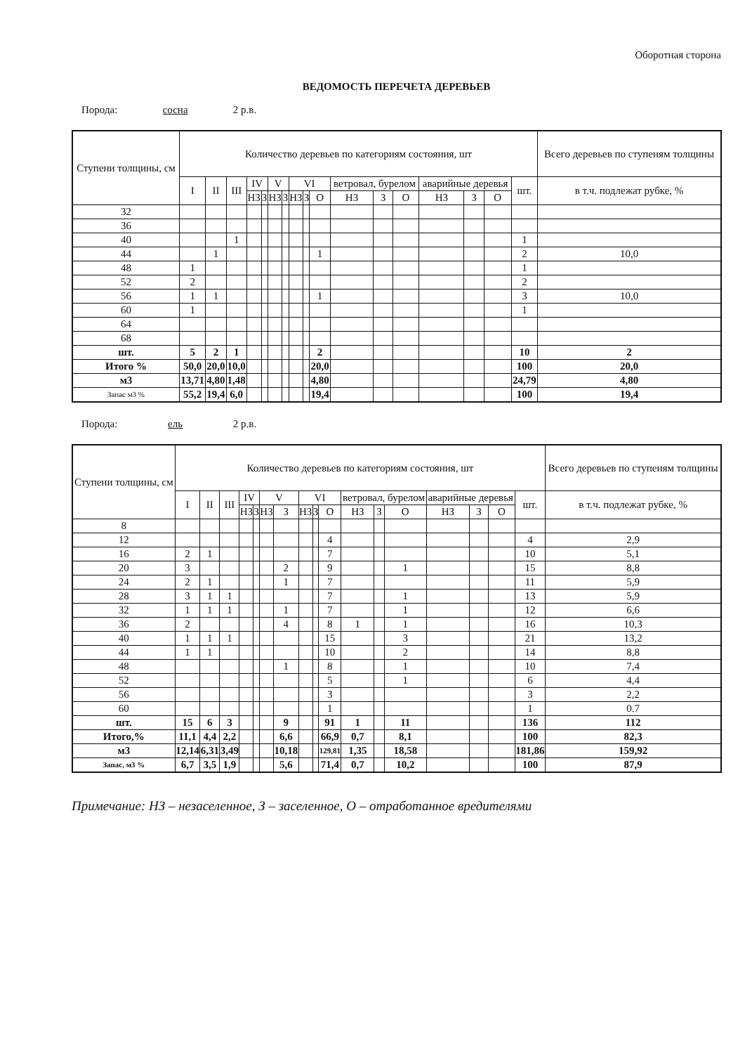Оборотная сторона
ВЕДОМОСТЬ ПЕРЕЧЕТА ДЕРЕВЬЕВ
Порода: сосна 2 р.в.
| Ступени толщины, см | Количество деревьев по категориям состояния, шт | | | | | | | | | | | | | | | | | Всего деревьев по ступеням толщины |
| --- | --- | --- | --- | --- | --- | --- | --- | --- | --- | --- | --- | --- | --- | --- | --- | --- | --- | --- |
| | I | II | III | IV | | V | | VI | | | ветровал, бурелом | | | аварийные деревья | | | шт. | в т.ч. подлежат рубке, % |
| | | | | НЗ | З | НЗ | З | НЗ | З | О | НЗ | З | О | НЗ | З | О | | |
| 32 | | | | | | | | | | | | | | | | | | |
| 36 | | | | | | | | | | | | | | | | | | |
| 40 | | | 1 | | | | | | | | | | | | | | 1 | |
| 44 | | 1 | | | | | | | | 1 | | | | | | | 2 | 10,0 |
| 48 | 1 | | | | | | | | | | | | | | | | 1 | |
| 52 | 2 | | | | | | | | | | | | | | | | 2 | |
| 56 | 1 | 1 | | | | | | | | 1 | | | | | | | 3 | 10,0 |
| 60 | 1 | | | | | | | | | | | | | | | | 1 | |
| 64 | | | | | | | | | | | | | | | | | | |
| 68 | | | | | | | | | | | | | | | | | | |
| шт. | 5 | 2 | 1 | | | | | | | 2 | | | | | | | 10 | 2 |
| Итого % | 50,0 | 20,0 | 10,0 | | | | | | | 20,0 | | | | | | | 100 | 20,0 |
| м3 | 13,71 | 4,80 | 1,48 | | | | | | | 4,80 | | | | | | | 24,79 | 4,80 |
| Запас м3 % | 55,2 | 19,4 | 6,0 | | | | | | | 19,4 | | | | | | | 100 | 19,4 |
Порода: ель 2 р.в.
| Ступени толщины, см | Количество деревьев по категориям состояния, шт | | | | | | | | | | | | | | | | | Всего деревьев по ступеням толщины |
| --- | --- | --- | --- | --- | --- | --- | --- | --- | --- | --- | --- | --- | --- | --- | --- | --- | --- | --- |
| | I | II | III | IV | | V | | VI | | | ветровал, бурелом | | | аварийные деревья | | | шт. | в т.ч. подлежат рубке, % |
| | | | | НЗ | З | НЗ | З | НЗ | З | О | НЗ | З | О | НЗ | З | О | | |
| 8 | | | | | | | | | | | | | | | | | | |
| 12 | | | | | | | | | | 4 | | | | | | | 4 | 2,9 |
| 16 | 2 | 1 | | | | | | | | 7 | | | | | | | 10 | 5,1 |
| 20 | 3 | | | | | | 2 | | | 9 | | | 1 | | | | 15 | 8,8 |
| 24 | 2 | 1 | | | | | 1 | | | 7 | | | | | | | 11 | 5,9 |
| 28 | 3 | 1 | 1 | | | | | | | 7 | | | 1 | | | | 13 | 5,9 |
| 32 | 1 | 1 | 1 | | | | 1 | | | 7 | | | 1 | | | | 12 | 6,6 |
| 36 | 2 | | | | | | 4 | | | 8 | 1 | | 1 | | | | 16 | 10,3 |
| 40 | 1 | 1 | 1 | | | | | | | 15 | | | 3 | | | | 21 | 13,2 |
| 44 | 1 | 1 | | | | | | | | 10 | | | 2 | | | | 14 | 8,8 |
| 48 | | | | | | | 1 | | | 8 | | | 1 | | | | 10 | 7,4 |
| 52 | | | | | | | | | | 5 | | | 1 | | | | 6 | 4,4 |
| 56 | | | | | | | | | | 3 | | | | | | | 3 | 2,2 |
| 60 | | | | | | | | | | 1 | | | | | | | 1 | 0.7 |
| шт. | 15 | 6 | 3 | | | | 9 | | | 91 | 1 | | 11 | | | | 136 | 112 |
| Итого,% | 11,1 | 4,4 | 2,2 | | | | 6,6 | | | 66,9 | 0,7 | | 8,1 | | | | 100 | 82,3 |
| м3 | 12,14 | 6,31 | 3,49 | | | | 10,18 | | | 129,81 | 1,35 | | 18,58 | | | | 181,86 | 159,92 |
| Запас, м3 % | 6,7 | 3,5 | 1,9 | | | | 5,6 | | | 71,4 | 0,7 | | 10,2 | | | | 100 | 87,9 |
Примечание: НЗ – незаселенное, З – заселенное, О – отработанное вредителями